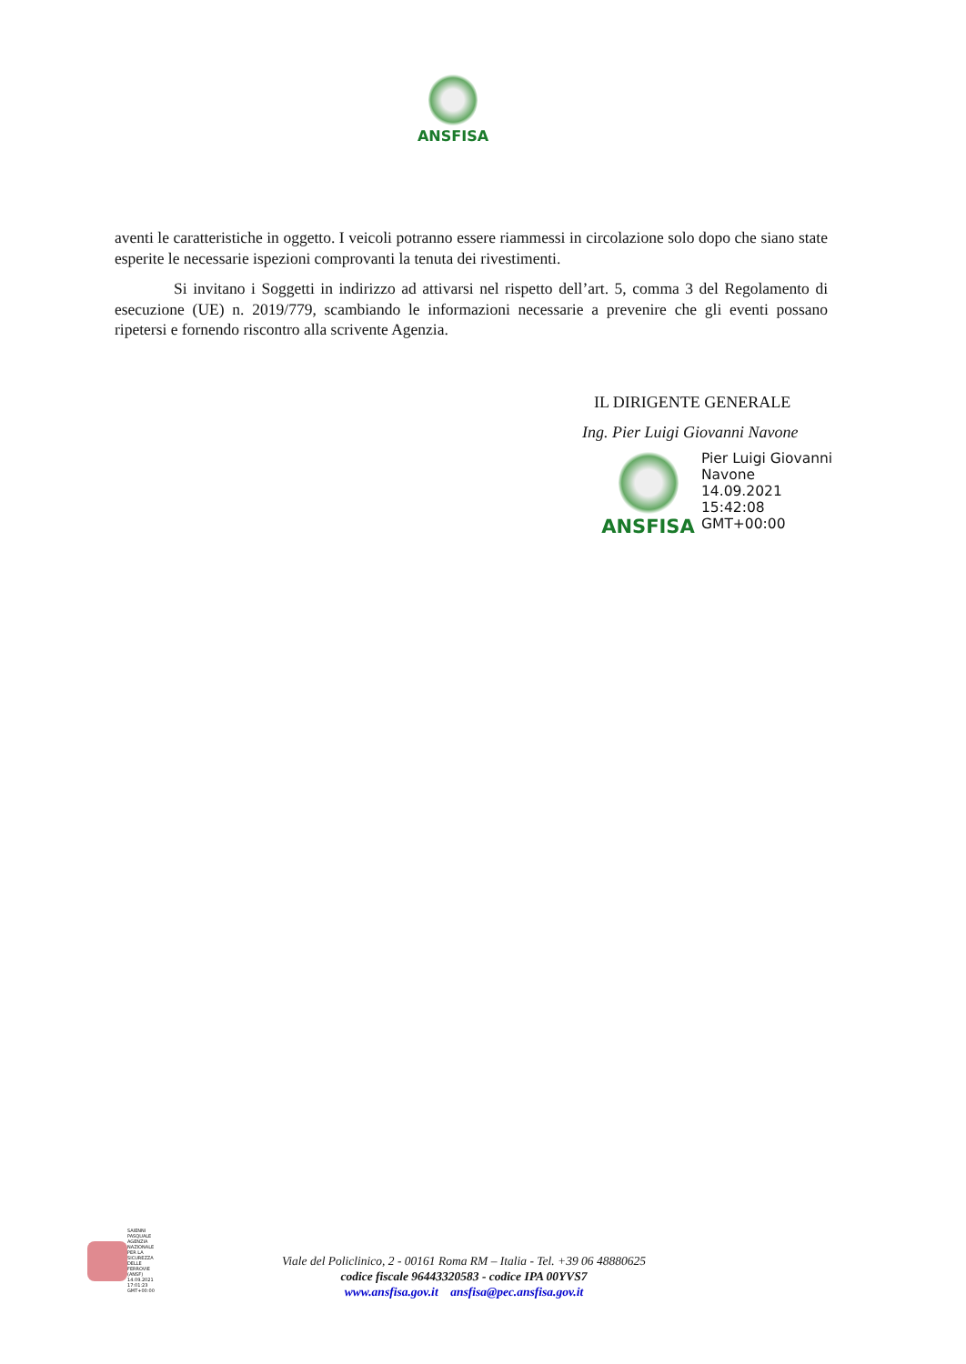ANSFISA
aventi le caratteristiche in oggetto. I veicoli potranno essere riammessi in circolazione solo dopo che siano state esperite le necessarie ispezioni comprovanti la tenuta dei rivestimenti.
Si invitano i Soggetti in indirizzo ad attivarsi nel rispetto dell’art. 5, comma 3 del Regolamento di esecuzione (UE) n. 2019/779, scambiando le informazioni necessarie a prevenire che gli eventi possano ripetersi e fornendo riscontro alla scrivente Agenzia.
IL DIRIGENTE GENERALE
Ing. Pier Luigi Giovanni Navone
ANSFISA
Pier Luigi Giovanni
Navone
14.09.2021
15:42:08
GMT+00:00
SAIENNI
PASQUALE
AGENZIA
NAZIONALE
PER LA
SICUREZZA
DELLE
FERROVIE
(ANSF)
14.09.2021
17:01:23
GMT+00:00
Viale del Policlinico, 2 - 00161 Roma RM – Italia - Tel. +39 06 48880625
codice fiscale 96443320583 - codice IPA 00YVS7
www.ansfisa.gov.it ansfisa@pec.ansfisa.gov.it